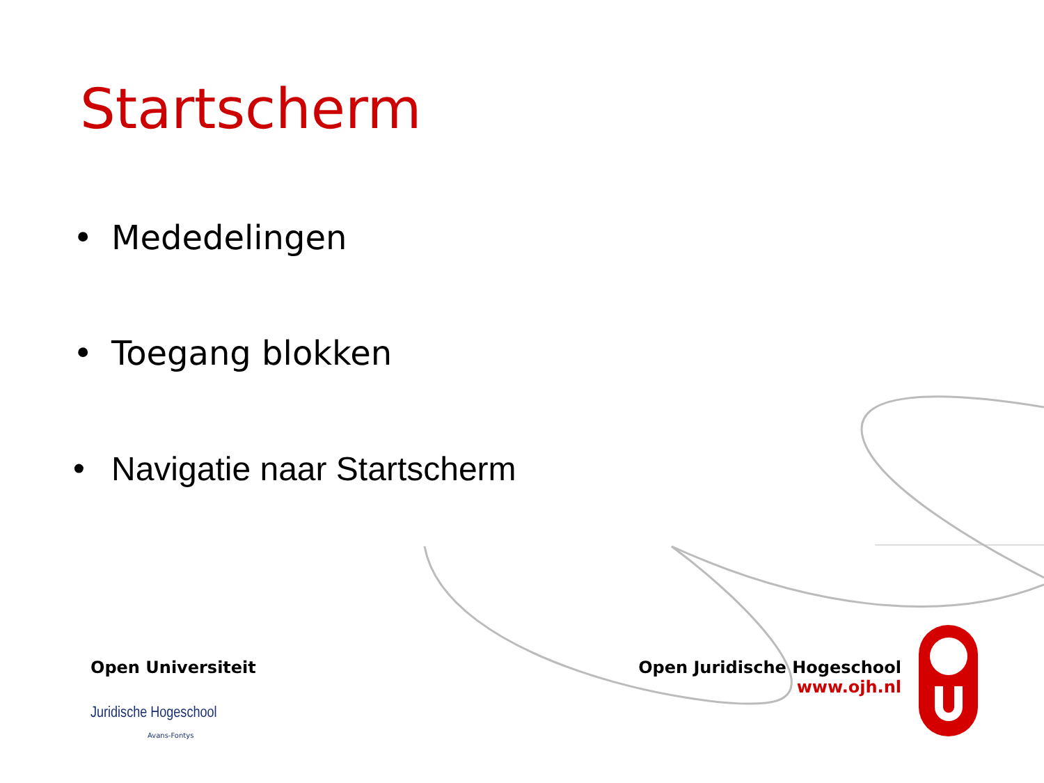Startscherm
• Mededelingen
• Toegang blokken
• Navigatie naar Startscherm
Open Universiteit
Juridische Hogeschool
Avans-Fontys
Open Juridische Hogeschool
www.ojh.nl